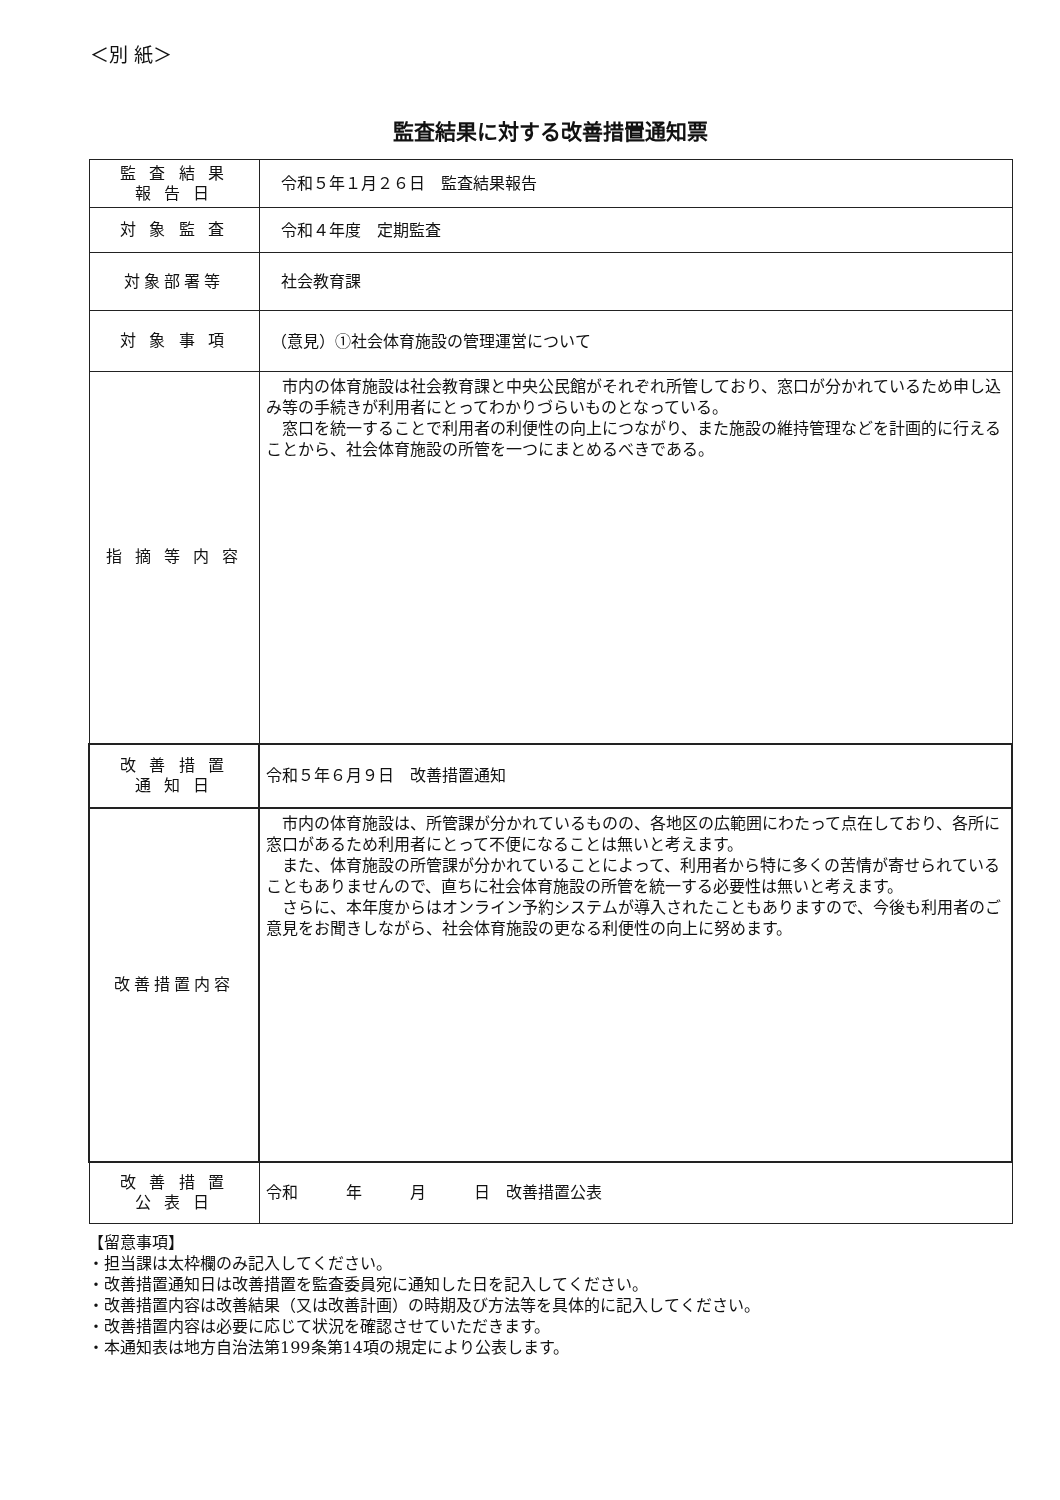＜別 紙＞
監査結果に対する改善措置通知票
| 監 査 結 果 報 告 日 | 令和５年１月２６日 監査結果報告 |
| 対 象 監 査 | 令和４年度 定期監査 |
| 対象部署等 | 社会教育課 |
| 対 象 事 項 | （意見）①社会体育施設の管理運営について |
| 指 摘 等 内 容 | 市内の体育施設は社会教育課と中央公民館がそれぞれ所管しており、窓口が分かれているため申し込み等の手続きが利用者にとってわかりづらいものとなっている。 窓口を統一することで利用者の利便性の向上につながり、また施設の維持管理などを計画的に行えることから、社会体育施設の所管を一つにまとめるべきである。 |
| 改 善 措 置 通 知 日 | 令和５年６月９日 改善措置通知 |
| 改善措置内容 | 市内の体育施設は、所管課が分かれているものの、各地区の広範囲にわたって点在しており、各所に窓口があるため利用者にとって不便になることは無いと考えます。 また、体育施設の所管課が分かれていることによって、利用者から特に多くの苦情が寄せられていることもありませんので、直ちに社会体育施設の所管を統一する必要性は無いと考えます。 さらに、本年度からはオンライン予約システムが導入されたこともありますので、今後も利用者のご意見をお聞きしながら、社会体育施設の更なる利便性の向上に努めます。 |
| 改 善 措 置 公 表 日 | 令和 年 月 日 改善措置公表 |
【留意事項】
・担当課は太枠欄のみ記入してください。
・改善措置通知日は改善措置を監査委員宛に通知した日を記入してください。
・改善措置内容は改善結果（又は改善計画）の時期及び方法等を具体的に記入してください。
・改善措置内容は必要に応じて状況を確認させていただきます。
・本通知表は地方自治法第199条第14項の規定により公表します。